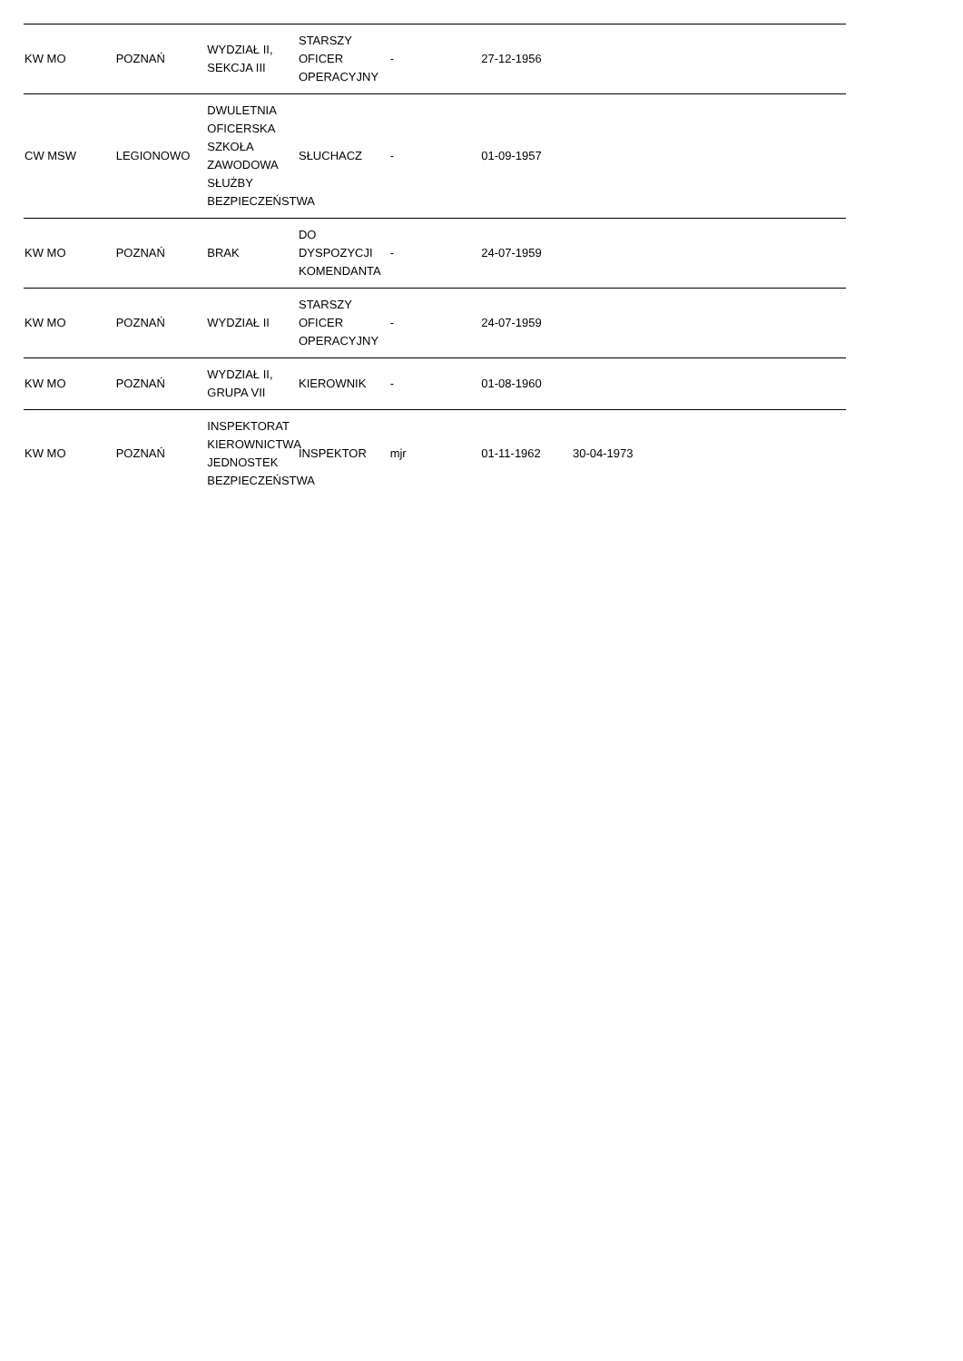| KW MO | POZNAŃ | WYDZIAŁ II, SEKCJA III | STARSZY OFICER OPERACYJNY | - | 27-12-1956 | | | |
| CW MSW | LEGIONOWO | DWULETNIA OFICERSKA SZKOŁA ZAWODOWA SŁUŻBY BEZPIECZEŃSTWA | SŁUCHACZ | - | 01-09-1957 | | | |
| KW MO | POZNAŃ | BRAK | DO DYSPOZYCJI KOMENDANTA | - | 24-07-1959 | | | |
| KW MO | POZNAŃ | WYDZIAŁ II | STARSZY OFICER OPERACYJNY | - | 24-07-1959 | | | |
| KW MO | POZNAŃ | WYDZIAŁ II, GRUPA VII | KIEROWNIK | - | 01-08-1960 | | | |
| KW MO | POZNAŃ | INSPEKTORAT KIEROWNICTWA JEDNOSTEK BEZPIECZEŃSTWA | INSPEKTOR | mjr | 01-11-1962 | 30-04-1973 | | |